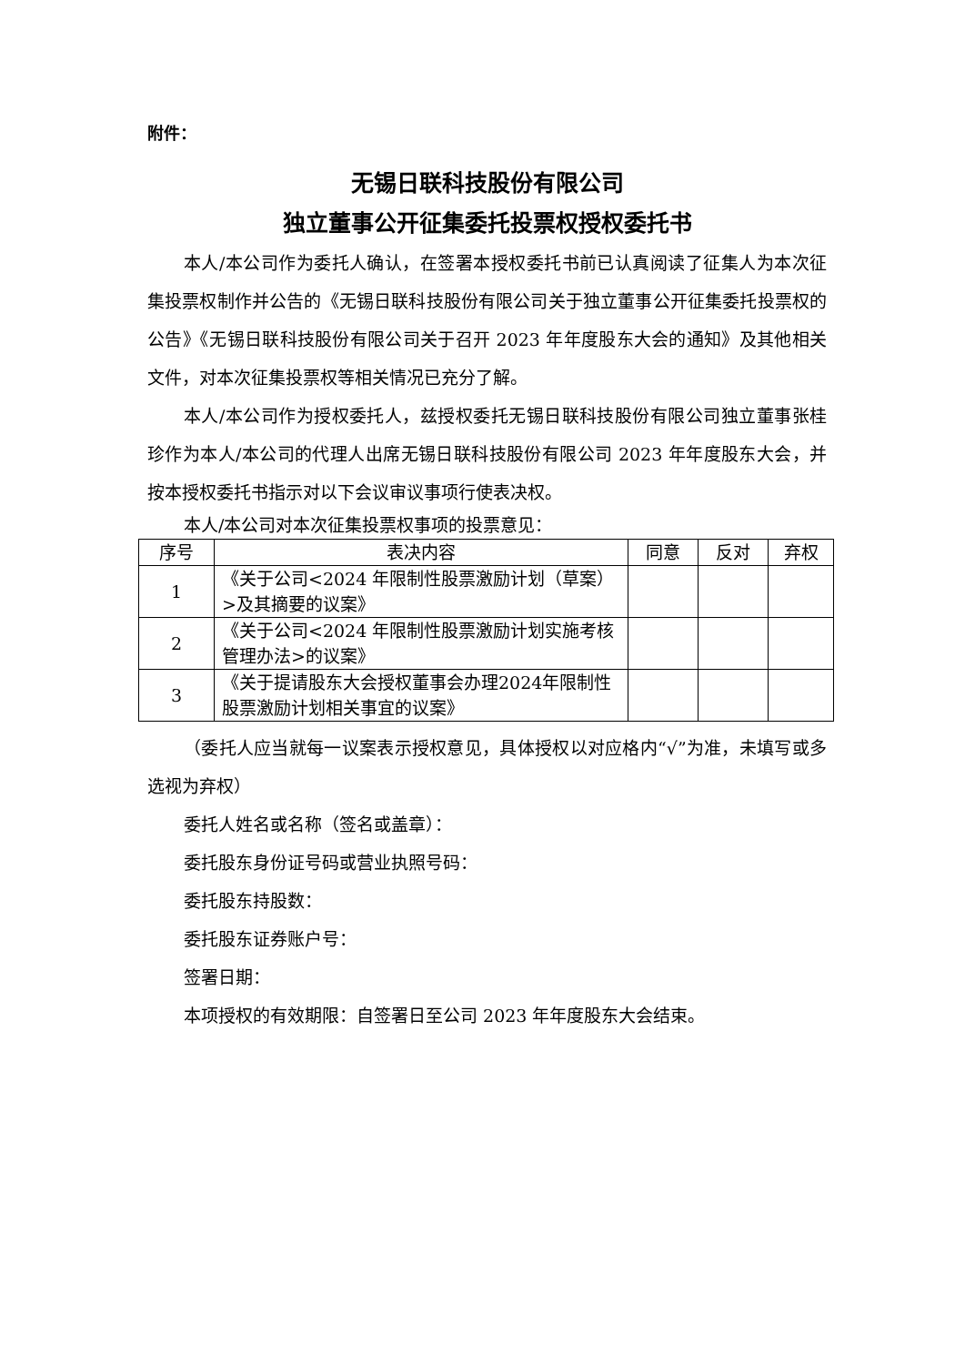附件：
无锡日联科技股份有限公司
独立董事公开征集委托投票权授权委托书
本人/本公司作为委托人确认，在签署本授权委托书前已认真阅读了征集人为本次征集投票权制作并公告的《无锡日联科技股份有限公司关于独立董事公开征集委托投票权的公告》《无锡日联科技股份有限公司关于召开 2023 年年度股东大会的通知》及其他相关文件，对本次征集投票权等相关情况已充分了解。
本人/本公司作为授权委托人，兹授权委托无锡日联科技股份有限公司独立董事张桂珍作为本人/本公司的代理人出席无锡日联科技股份有限公司 2023 年年度股东大会，并按本授权委托书指示对以下会议审议事项行使表决权。
本人/本公司对本次征集投票权事项的投票意见：
| 序号 | 表决内容 | 同意 | 反对 | 弃权 |
| --- | --- | --- | --- | --- |
| 1 | 《关于公司<2024 年限制性股票激励计划（草案）>及其摘要的议案》 | | | |
| 2 | 《关于公司<2024 年限制性股票激励计划实施考核管理办法>的议案》 | | | |
| 3 | 《关于提请股东大会授权董事会办理2024年限制性股票激励计划相关事宜的议案》 | | | |
（委托人应当就每一议案表示授权意见，具体授权以对应格内“√”为准，未填写或多选视为弃权）
委托人姓名或名称（签名或盖章）：
委托股东身份证号码或营业执照号码：
委托股东持股数：
委托股东证券账户号：
签署日期：
本项授权的有效期限：自签署日至公司 2023 年年度股东大会结束。